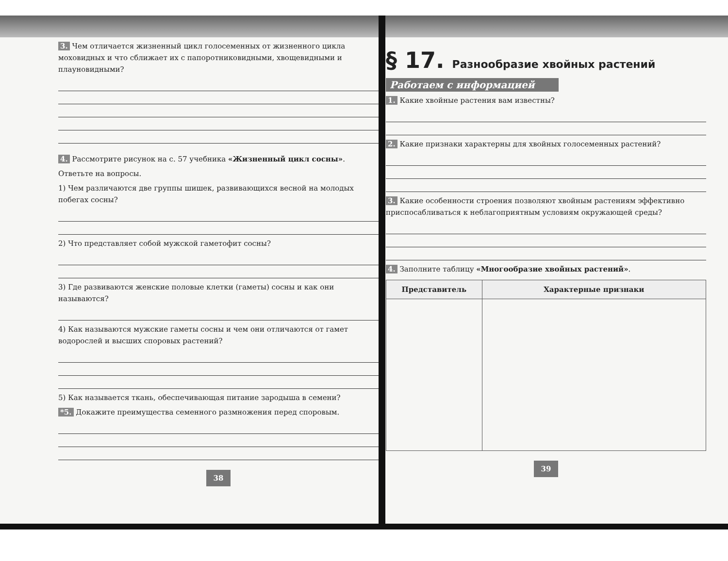3. Чем отличается жизненный цикл голосеменных от жизненного цикла моховидных и что сближает их с папоротниковидными, хвощевидными и плауновидными?
4. Рассмотрите рисунок на с. 57 учебника «Жизненный цикл сосны».
Ответьте на вопросы.
1) Чем различаются две группы шишек, развивающихся весной на молодых побегах сосны?
2) Что представляет собой мужской гаметофит сосны?
3) Где развиваются женские половые клетки (гаметы) сосны и как они называются?
4) Как называются мужские гаметы сосны и чем они отличаются от гамет водорослей и высших споровых растений?
5) Как называется ткань, обеспечивающая питание зародыша в семени?
*5. Докажите преимущества семенного размножения перед споровым.
38
§ 17. Разнообразие хвойных растений
Работаем с информацией
1. Какие хвойные растения вам известны?
2. Какие признаки характерны для хвойных голосеменных растений?
3. Какие особенности строения позволяют хвойным растениям эффективно приспосабливаться к неблагоприятным условиям окружающей среды?
4. Заполните таблицу «Многообразие хвойных растений».
| Представитель | Характерные признаки |
| --- | --- |
39